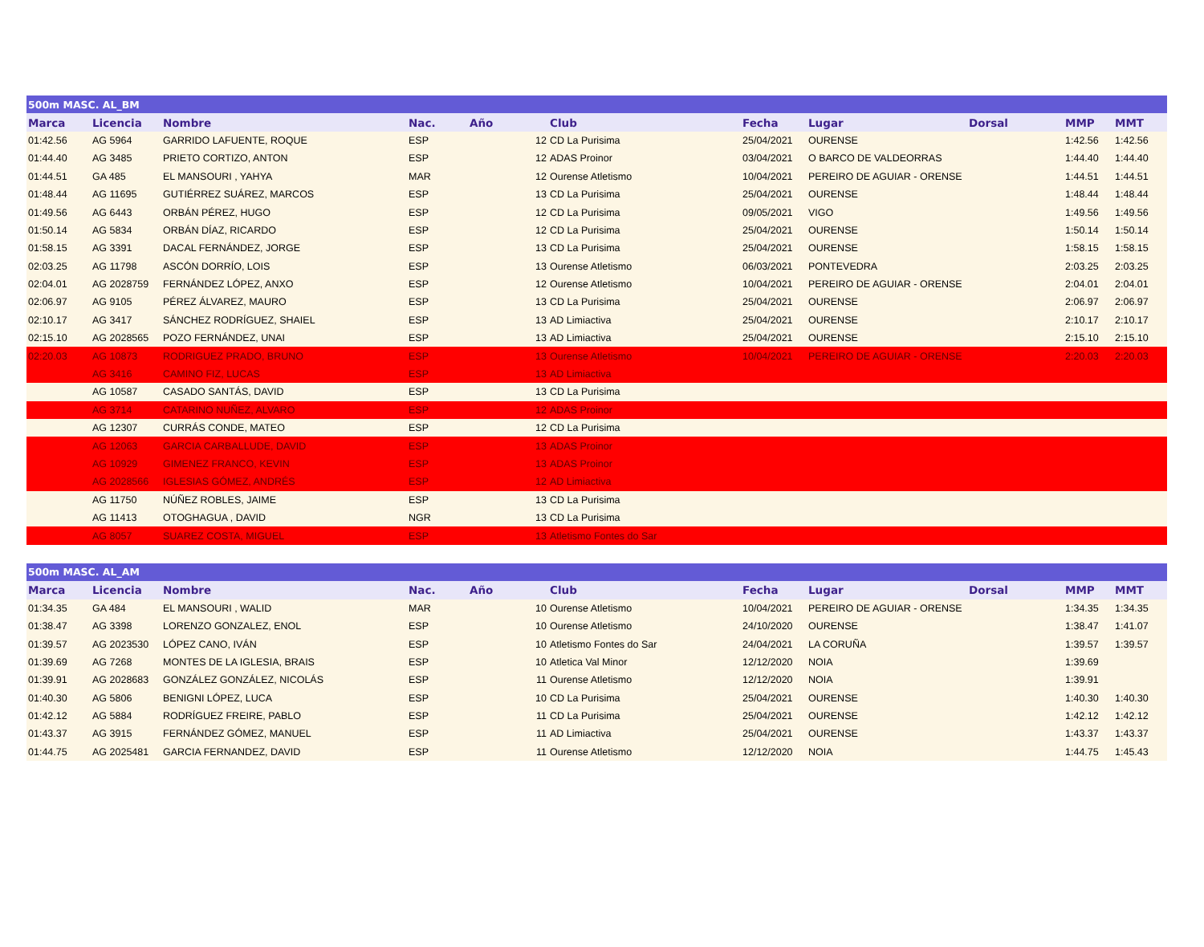| 500m MASC. AL_BM | | | | | | | | | | |
| Marca | Licencia | Nombre | Nac. | Año | Club | Fecha | Lugar | Dorsal | MMP | MMT |
| 01:42.56 | AG 5964 | GARRIDO LAFUENTE, ROQUE | ESP | 12 | CD La Purisima | 25/04/2021 | OURENSE | | 1:42.56 | 1:42.56 |
| 01:44.40 | AG 3485 | PRIETO CORTIZO, ANTON | ESP | 12 | ADAS Proinor | 03/04/2021 | O BARCO DE VALDEORRAS | | 1:44.40 | 1:44.40 |
| 01:44.51 | GA 485 | EL MANSOURI , YAHYA | MAR | 12 | Ourense Atletismo | 10/04/2021 | PEREIRO DE AGUIAR - ORENSE | | 1:44.51 | 1:44.51 |
| 01:48.44 | AG 11695 | GUTIÉRREZ SUÁREZ, MARCOS | ESP | 13 | CD La Purisima | 25/04/2021 | OURENSE | | 1:48.44 | 1:48.44 |
| 01:49.56 | AG 6443 | ORBÁN PÉREZ, HUGO | ESP | 12 | CD La Purisima | 09/05/2021 | VIGO | | 1:49.56 | 1:49.56 |
| 01:50.14 | AG 5834 | ORBÁN DÍAZ, RICARDO | ESP | 12 | CD La Purisima | 25/04/2021 | OURENSE | | 1:50.14 | 1:50.14 |
| 01:58.15 | AG 3391 | DACAL FERNÁNDEZ, JORGE | ESP | 13 | CD La Purisima | 25/04/2021 | OURENSE | | 1:58.15 | 1:58.15 |
| 02:03.25 | AG 11798 | ASCÓN DORRÍO, LOIS | ESP | 13 | Ourense Atletismo | 06/03/2021 | PONTEVEDRA | | 2:03.25 | 2:03.25 |
| 02:04.01 | AG 2028759 | FERNÁNDEZ LÓPEZ, ANXO | ESP | 12 | Ourense Atletismo | 10/04/2021 | PEREIRO DE AGUIAR - ORENSE | | 2:04.01 | 2:04.01 |
| 02:06.97 | AG 9105 | PÉREZ ÁLVAREZ, MAURO | ESP | 13 | CD La Purisima | 25/04/2021 | OURENSE | | 2:06.97 | 2:06.97 |
| 02:10.17 | AG 3417 | SÁNCHEZ RODRÍGUEZ, SHAIEL | ESP | 13 | AD Limiactiva | 25/04/2021 | OURENSE | | 2:10.17 | 2:10.17 |
| 02:15.10 | AG 2028565 | POZO FERNÁNDEZ, UNAI | ESP | 13 | AD Limiactiva | 25/04/2021 | OURENSE | | 2:15.10 | 2:15.10 |
| 02:20.03 | AG 10873 | RODRIGUEZ PRADO, BRUNO | ESP | 13 | Ourense Atletismo | 10/04/2021 | PEREIRO DE AGUIAR - ORENSE | | 2:20.03 | 2:20.03 |
| | AG 3416 | CAMINO FIZ, LUCAS | ESP | 13 | AD Limiactiva | | | | | |
| | AG 10587 | CASADO SANTÁS, DAVID | ESP | 13 | CD La Purisima | | | | | |
| | AG 3714 | CATARINO NUÑEZ, ALVARO | ESP | 12 | ADAS Proinor | | | | | |
| | AG 12307 | CURRÁS CONDE, MATEO | ESP | 12 | CD La Purisima | | | | | |
| | AG 12063 | GARCIA CARBALLUDE, DAVID | ESP | 13 | ADAS Proinor | | | | | |
| | AG 10929 | GIMENEZ FRANCO, KEVIN | ESP | 13 | ADAS Proinor | | | | | |
| | AG 2028566 | IGLESIAS GÓMEZ, ANDRÉS | ESP | 12 | AD Limiactiva | | | | | |
| | AG 11750 | NÚÑEZ ROBLES, JAIME | ESP | 13 | CD La Purisima | | | | | |
| | AG 11413 | OTOGHAGUA , DAVID | NGR | 13 | CD La Purisima | | | | | |
| | AG 8057 | SUAREZ COSTA, MIGUEL | ESP | 13 | Atletismo Fontes do Sar | | | | | |
| 500m MASC. AL_AM | | | | | | | | | | |
| Marca | Licencia | Nombre | Nac. | Año | Club | Fecha | Lugar | Dorsal | MMP | MMT |
| 01:34.35 | GA 484 | EL MANSOURI , WALID | MAR | 10 | Ourense Atletismo | 10/04/2021 | PEREIRO DE AGUIAR - ORENSE | | 1:34.35 | 1:34.35 |
| 01:38.47 | AG 3398 | LORENZO GONZALEZ, ENOL | ESP | 10 | Ourense Atletismo | 24/10/2020 | OURENSE | | 1:38.47 | 1:41.07 |
| 01:39.57 | AG 2023530 | LÓPEZ CANO, IVÁN | ESP | 10 | Atletismo Fontes do Sar | 24/04/2021 | LA CORUÑA | | 1:39.57 | 1:39.57 |
| 01:39.69 | AG 7268 | MONTES DE LA IGLESIA, BRAIS | ESP | 10 | Atletica Val Minor | 12/12/2020 | NOIA | | 1:39.69 | |
| 01:39.91 | AG 2028683 | GONZÁLEZ GONZÁLEZ, NICOLÁS | ESP | 11 | Ourense Atletismo | 12/12/2020 | NOIA | | 1:39.91 | |
| 01:40.30 | AG 5806 | BENIGNI LÓPEZ, LUCA | ESP | 10 | CD La Purisima | 25/04/2021 | OURENSE | | 1:40.30 | 1:40.30 |
| 01:42.12 | AG 5884 | RODRÍGUEZ FREIRE, PABLO | ESP | 11 | CD La Purisima | 25/04/2021 | OURENSE | | 1:42.12 | 1:42.12 |
| 01:43.37 | AG 3915 | FERNÁNDEZ GÓMEZ, MANUEL | ESP | 11 | AD Limiactiva | 25/04/2021 | OURENSE | | 1:43.37 | 1:43.37 |
| 01:44.75 | AG 2025481 | GARCIA FERNANDEZ, DAVID | ESP | 11 | Ourense Atletismo | 12/12/2020 | NOIA | | 1:44.75 | 1:45.43 |